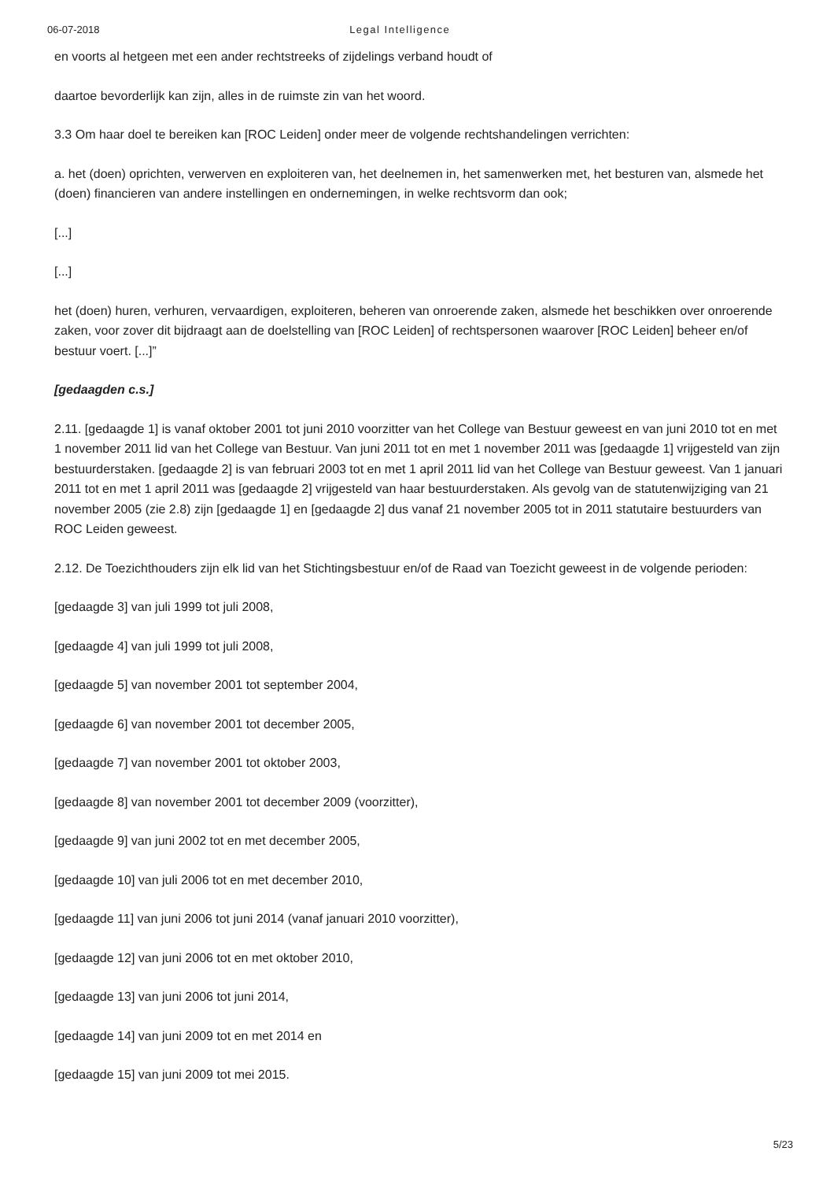06-07-2018 Legal Intelligence
en voorts al hetgeen met een ander rechtstreeks of zijdelings verband houdt of
daartoe bevorderlijk kan zijn, alles in de ruimste zin van het woord.
3.3 Om haar doel te bereiken kan [ROC Leiden] onder meer de volgende rechtshandelingen verrichten:
a. het (doen) oprichten, verwerven en exploiteren van, het deelnemen in, het samenwerken met, het besturen van, alsmede het (doen) financieren van andere instellingen en ondernemingen, in welke rechtsvorm dan ook;
[...]
[...]
het (doen) huren, verhuren, vervaardigen, exploiteren, beheren van onroerende zaken, alsmede het beschikken over onroerende zaken, voor zover dit bijdraagt aan de doelstelling van [ROC Leiden] of rechtspersonen waarover [ROC Leiden] beheer en/of bestuur voert. [...]”
[gedaagden c.s.]
2.11. [gedaagde 1] is vanaf oktober 2001 tot juni 2010 voorzitter van het College van Bestuur geweest en van juni 2010 tot en met 1 november 2011 lid van het College van Bestuur. Van juni 2011 tot en met 1 november 2011 was [gedaagde 1] vrijgesteld van zijn bestuurderstaken. [gedaagde 2] is van februari 2003 tot en met 1 april 2011 lid van het College van Bestuur geweest. Van 1 januari 2011 tot en met 1 april 2011 was [gedaagde 2] vrijgesteld van haar bestuurderstaken. Als gevolg van de statutenwijziging van 21 november 2005 (zie 2.8) zijn [gedaagde 1] en [gedaagde 2] dus vanaf 21 november 2005 tot in 2011 statutaire bestuurders van ROC Leiden geweest.
2.12. De Toezichthouders zijn elk lid van het Stichtingsbestuur en/of de Raad van Toezicht geweest in de volgende perioden:
[gedaagde 3] van juli 1999 tot juli 2008,
[gedaagde 4] van juli 1999 tot juli 2008,
[gedaagde 5] van november 2001 tot september 2004,
[gedaagde 6] van november 2001 tot december 2005,
[gedaagde 7] van november 2001 tot oktober 2003,
[gedaagde 8] van november 2001 tot december 2009 (voorzitter),
[gedaagde 9] van juni 2002 tot en met december 2005,
[gedaagde 10] van juli 2006 tot en met december 2010,
[gedaagde 11] van juni 2006 tot juni 2014 (vanaf januari 2010 voorzitter),
[gedaagde 12] van juni 2006 tot en met oktober 2010,
[gedaagde 13] van juni 2006 tot juni 2014,
[gedaagde 14] van juni 2009 tot en met 2014 en
[gedaagde 15] van juni 2009 tot mei 2015.
5/23